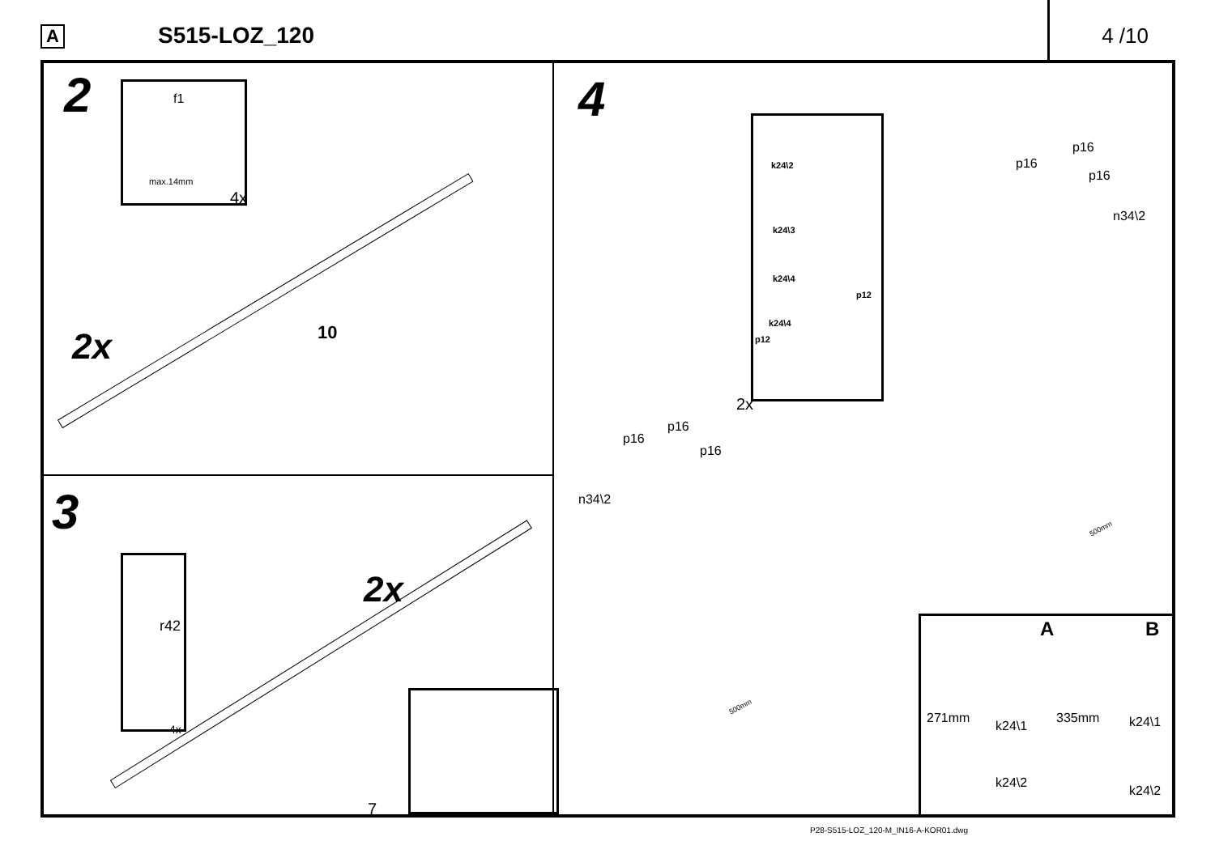A
S515-LOZ_120 4 /10
2 f1
max.14mm
4x
10
2x
4
k24\2
k24\3
k24\4
p12
k24\4
p12
2x
p16
p16
p16
n34\2
p16
p16
p16
n34\2
500mm
500mm
A B
271mm
k24\1
k24\2
335mm k24\1
k24\2
3
r42
4x
2x
7
P28-S515-LOZ_120-M_IN16-A-KOR01.dwg